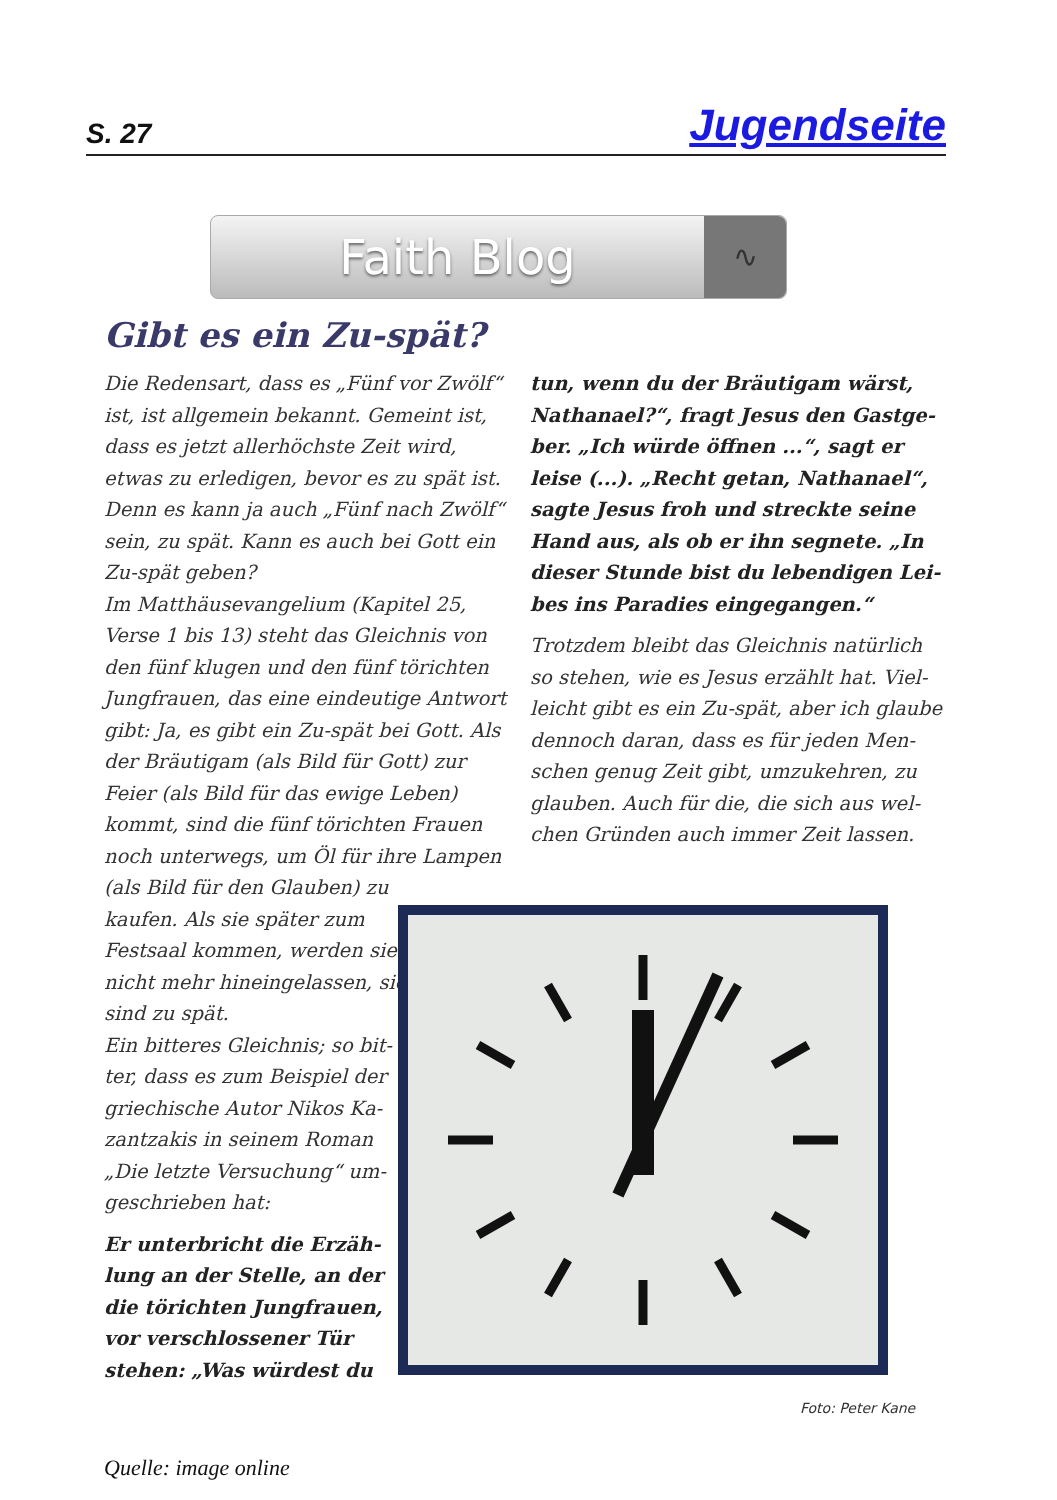S. 27 Jugendseite
Faith Blog
∿
Gibt es ein Zu-spät?
Die Redensart, dass es „Fünf vor Zwölf“ ist, ist allgemein bekannt. Gemeint ist, dass es jetzt allerhöchste Zeit wird, etwas zu erledigen, bevor es zu spät ist. Denn es kann ja auch „Fünf nach Zwölf“ sein, zu spät. Kann es auch bei Gott ein Zu-spät geben?
Im Matthäusevangelium (Kapitel 25, Verse 1 bis 13) steht das Gleichnis von den fünf klugen und den fünf törichten Jungfrauen, das eine eindeutige Antwort gibt: Ja, es gibt ein Zu-spät bei Gott. Als der Bräutigam (als Bild für Gott) zur Feier (als Bild für das ewige Leben) kommt, sind die fünf törichten Frauen noch unterwegs, um Öl für ihre Lampen (als Bild für den Glauben) zu
kaufen. Als sie später zum
Festsaal kommen, werden sie
nicht mehr hineingelassen, sie
sind zu spät.
Ein bitteres Gleichnis; so bit-
ter, dass es zum Beispiel der
griechische Autor Nikos Ka-
zantzakis in seinem Roman
„Die letzte Versuchung“ um-
geschrieben hat:
Er unterbricht die Erzäh-
lung an der Stelle, an der
die törichten Jungfrauen,
vor verschlossener Tür
stehen: „Was würdest du
tun, wenn du der Bräutigam wärst, Nathanael?“, fragt Jesus den Gastge-ber. „Ich würde öffnen ...“, sagt er leise (...). „Recht getan, Nathanael“, sagte Jesus froh und streckte seine Hand aus, als ob er ihn segnete. „In dieser Stunde bist du lebendigen Lei-bes ins Paradies eingegangen.“
Trotzdem bleibt das Gleichnis natürlich so stehen, wie es Jesus erzählt hat. Viel-leicht gibt es ein Zu-spät, aber ich glaube dennoch daran, dass es für jeden Men-schen genug Zeit gibt, umzukehren, zu glauben. Auch für die, die sich aus wel-chen Gründen auch immer Zeit lassen.
Foto: Peter Kane
Quelle: image online